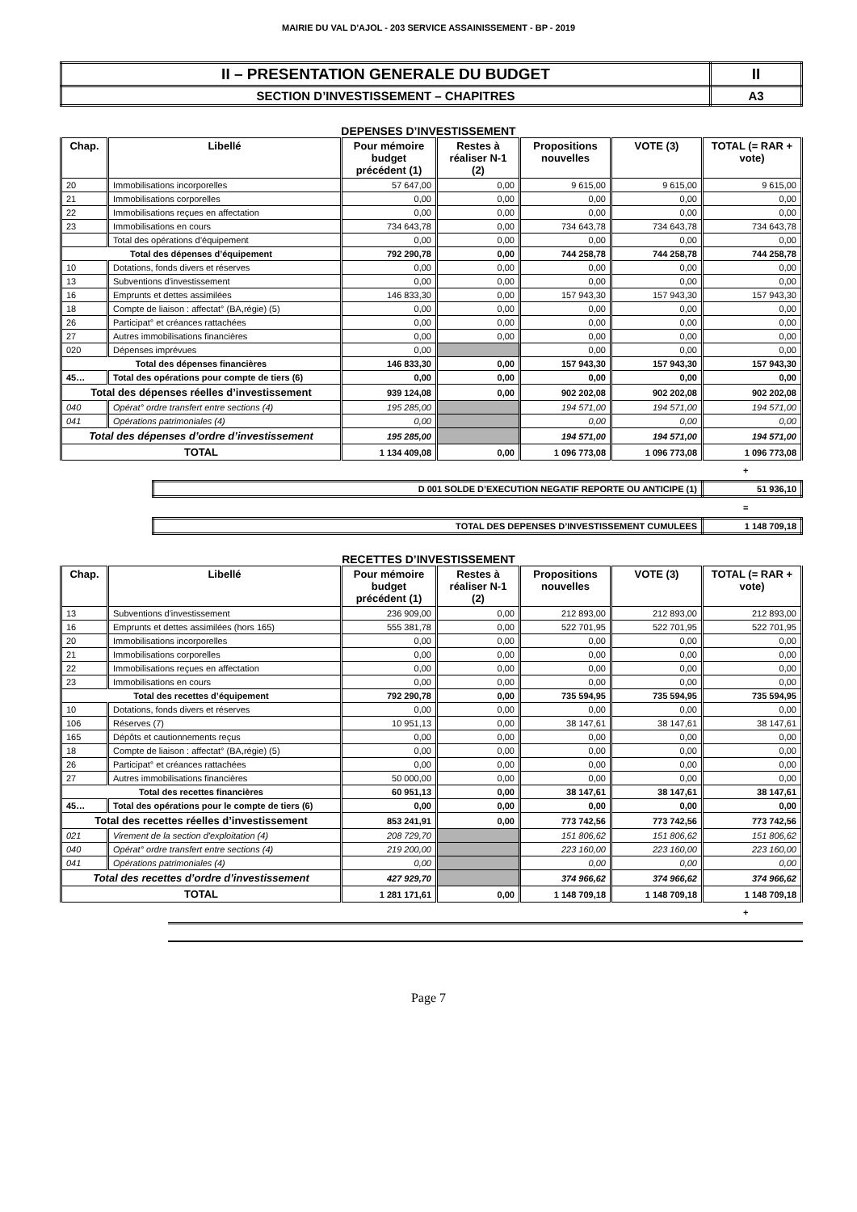MAIRIE DU VAL D'AJOL - 203 SERVICE ASSAINISSEMENT - BP - 2019
| II – PRESENTATION GENERALE DU BUDGET | II |
| SECTION D’INVESTISSEMENT – CHAPITRES | A3 |
DEPENSES D’INVESTISSEMENT
| Chap. | Libellé | Pour mémoire budget précédent (1) | Restes à réaliser N-1 (2) | Propositions nouvelles | VOTE (3) | TOTAL (= RAR + vote) |
| --- | --- | --- | --- | --- | --- | --- |
| 20 | Immobilisations incorporelles | 57 647,00 | 0,00 | 9 615,00 | 9 615,00 | 9 615,00 |
| 21 | Immobilisations corporelles | 0,00 | 0,00 | 0,00 | 0,00 | 0,00 |
| 22 | Immobilisations reçues en affectation | 0,00 | 0,00 | 0,00 | 0,00 | 0,00 |
| 23 | Immobilisations en cours | 734 643,78 | 0,00 | 734 643,78 | 734 643,78 | 734 643,78 |
| | Total des opérations d’équipement | 0,00 | 0,00 | 0,00 | 0,00 | 0,00 |
| Total des dépenses d’équipement | | 792 290,78 | 0,00 | 744 258,78 | 744 258,78 | 744 258,78 |
| 10 | Dotations, fonds divers et réserves | 0,00 | 0,00 | 0,00 | 0,00 | 0,00 |
| 13 | Subventions d'investissement | 0,00 | 0,00 | 0,00 | 0,00 | 0,00 |
| 16 | Emprunts et dettes assimilées | 146 833,30 | 0,00 | 157 943,30 | 157 943,30 | 157 943,30 |
| 18 | Compte de liaison : affectat° (BA,régie) (5) | 0,00 | 0,00 | 0,00 | 0,00 | 0,00 |
| 26 | Participat° et créances rattachées | 0,00 | 0,00 | 0,00 | 0,00 | 0,00 |
| 27 | Autres immobilisations financières | 0,00 | 0,00 | 0,00 | 0,00 | 0,00 |
| 020 | Dépenses imprévues | 0,00 | | 0,00 | 0,00 | 0,00 |
| Total des dépenses financières | | 146 833,30 | 0,00 | 157 943,30 | 157 943,30 | 157 943,30 |
| 45… | Total des opérations pour compte de tiers (6) | 0,00 | 0,00 | 0,00 | 0,00 | 0,00 |
| Total des dépenses réelles d’investissement | | 939 124,08 | 0,00 | 902 202,08 | 902 202,08 | 902 202,08 |
| 040 | Opérat° ordre transfert entre sections (4) | 195 285,00 | | 194 571,00 | 194 571,00 | 194 571,00 |
| 041 | Opérations patrimoniales (4) | 0,00 | | 0,00 | 0,00 | 0,00 |
| Total des dépenses d’ordre d’investissement | | 195 285,00 | | 194 571,00 | 194 571,00 | 194 571,00 |
| TOTAL | | 1 134 409,08 | 0,00 | 1 096 773,08 | 1 096 773,08 | 1 096 773,08 |
+
| D 001 SOLDE D’EXECUTION NEGATIF REPORTE OU ANTICIPE (1) | 51 936,10 |
=
| TOTAL DES DEPENSES D’INVESTISSEMENT CUMULEES | 1 148 709,18 |
RECETTES D’INVESTISSEMENT
| Chap. | Libellé | Pour mémoire budget précédent (1) | Restes à réaliser N-1 (2) | Propositions nouvelles | VOTE (3) | TOTAL (= RAR + vote) |
| --- | --- | --- | --- | --- | --- | --- |
| 13 | Subventions d'investissement | 236 909,00 | 0,00 | 212 893,00 | 212 893,00 | 212 893,00 |
| 16 | Emprunts et dettes assimilées (hors 165) | 555 381,78 | 0,00 | 522 701,95 | 522 701,95 | 522 701,95 |
| 20 | Immobilisations incorporelles | 0,00 | 0,00 | 0,00 | 0,00 | 0,00 |
| 21 | Immobilisations corporelles | 0,00 | 0,00 | 0,00 | 0,00 | 0,00 |
| 22 | Immobilisations reçues en affectation | 0,00 | 0,00 | 0,00 | 0,00 | 0,00 |
| 23 | Immobilisations en cours | 0,00 | 0,00 | 0,00 | 0,00 | 0,00 |
| Total des recettes d’équipement | | 792 290,78 | 0,00 | 735 594,95 | 735 594,95 | 735 594,95 |
| 10 | Dotations, fonds divers et réserves | 0,00 | 0,00 | 0,00 | 0,00 | 0,00 |
| 106 | Réserves (7) | 10 951,13 | 0,00 | 38 147,61 | 38 147,61 | 38 147,61 |
| 165 | Dépôts et cautionnements reçus | 0,00 | 0,00 | 0,00 | 0,00 | 0,00 |
| 18 | Compte de liaison : affectat° (BA,régie) (5) | 0,00 | 0,00 | 0,00 | 0,00 | 0,00 |
| 26 | Participat° et créances rattachées | 0,00 | 0,00 | 0,00 | 0,00 | 0,00 |
| 27 | Autres immobilisations financières | 50 000,00 | 0,00 | 0,00 | 0,00 | 0,00 |
| Total des recettes financières | | 60 951,13 | 0,00 | 38 147,61 | 38 147,61 | 38 147,61 |
| 45… | Total des opérations pour le compte de tiers (6) | 0,00 | 0,00 | 0,00 | 0,00 | 0,00 |
| Total des recettes réelles d’investissement | | 853 241,91 | 0,00 | 773 742,56 | 773 742,56 | 773 742,56 |
| 021 | Virement de la section d'exploitation (4) | 208 729,70 | | 151 806,62 | 151 806,62 | 151 806,62 |
| 040 | Opérat° ordre transfert entre sections (4) | 219 200,00 | | 223 160,00 | 223 160,00 | 223 160,00 |
| 041 | Opérations patrimoniales (4) | 0,00 | | 0,00 | 0,00 | 0,00 |
| Total des recettes d’ordre d’investissement | | 427 929,70 | | 374 966,62 | 374 966,62 | 374 966,62 |
| TOTAL | | 1 281 171,61 | 0,00 | 1 148 709,18 | 1 148 709,18 | 1 148 709,18 |
+
Page 7